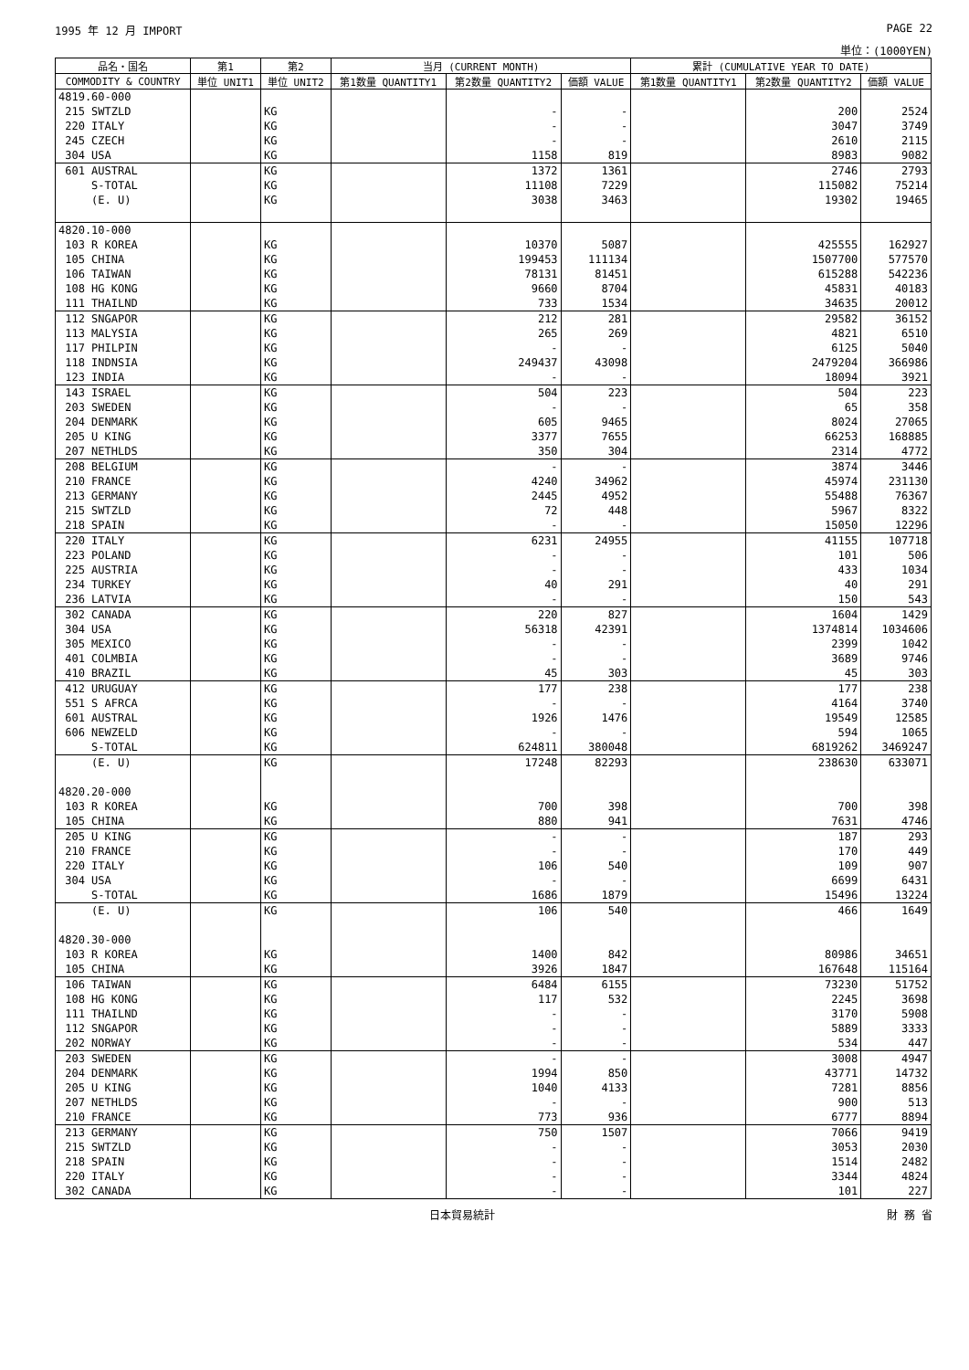1995 年 12 月 IMPORT PAGE 22
単位：(1000YEN)
| 品名・国名 | 第1 | 第2 | 当月 (CURRENT MONTH) | | | 累計 (CUMULATIVE YEAR TO DATE) | | |
| --- | --- | --- | --- | --- | --- | --- | --- | --- |
| COMMODITY & COUNTRY | 単位 UNIT1 | 単位 UNIT2 | 第1数量 QUANTITY1 | 第2数量 QUANTITY2 | 価額 VALUE | 第1数量 QUANTITY1 | 第2数量 QUANTITY2 | 価額 VALUE |
| 4819.60-000 | | | | | | | | |
| 215 SWTZLD | | KG | | - | - | | 200 | 2524 |
| 220 ITALY | | KG | | - | - | | 3047 | 3749 |
| 245 CZECH | | KG | | - | - | | 2610 | 2115 |
| 304 USA | | KG | | 1158 | 819 | | 8983 | 9082 |
| 601 AUSTRAL | | KG | | 1372 | 1361 | | 2746 | 2793 |
| S-TOTAL | | KG | | 11108 | 7229 | | 115082 | 75214 |
| (E. U) | | KG | | 3038 | 3463 | | 19302 | 19465 |
| 4820.10-000 | | | | | | | | |
| 103 R KOREA | | KG | | 10370 | 5087 | | 425555 | 162927 |
| 105 CHINA | | KG | | 199453 | 111134 | | 1507700 | 577570 |
| 106 TAIWAN | | KG | | 78131 | 81451 | | 615288 | 542236 |
| 108 HG KONG | | KG | | 9660 | 8704 | | 45831 | 40183 |
| 111 THAILND | | KG | | 733 | 1534 | | 34635 | 20012 |
| 112 SNGAPOR | | KG | | 212 | 281 | | 29582 | 36152 |
| 113 MALYSIA | | KG | | 265 | 269 | | 4821 | 6510 |
| 117 PHILPIN | | KG | | - | - | | 6125 | 5040 |
| 118 INDNSIA | | KG | | 249437 | 43098 | | 2479204 | 366986 |
| 123 INDIA | | KG | | - | - | | 18094 | 3921 |
| 143 ISRAEL | | KG | | 504 | 223 | | 504 | 223 |
| 203 SWEDEN | | KG | | - | - | | 65 | 358 |
| 204 DENMARK | | KG | | 605 | 9465 | | 8024 | 27065 |
| 205 U KING | | KG | | 3377 | 7655 | | 66253 | 168885 |
| 207 NETHLDS | | KG | | 350 | 304 | | 2314 | 4772 |
| 208 BELGIUM | | KG | | - | - | | 3874 | 3446 |
| 210 FRANCE | | KG | | 4240 | 34962 | | 45974 | 231130 |
| 213 GERMANY | | KG | | 2445 | 4952 | | 55488 | 76367 |
| 215 SWTZLD | | KG | | 72 | 448 | | 5967 | 8322 |
| 218 SPAIN | | KG | | - | - | | 15050 | 12296 |
| 220 ITALY | | KG | | 6231 | 24955 | | 41155 | 107718 |
| 223 POLAND | | KG | | - | - | | 101 | 506 |
| 225 AUSTRIA | | KG | | - | - | | 433 | 1034 |
| 234 TURKEY | | KG | | 40 | 291 | | 40 | 291 |
| 236 LATVIA | | KG | | - | - | | 150 | 543 |
| 302 CANADA | | KG | | 220 | 827 | | 1604 | 1429 |
| 304 USA | | KG | | 56318 | 42391 | | 1374814 | 1034606 |
| 305 MEXICO | | KG | | - | - | | 2399 | 1042 |
| 401 COLMBIA | | KG | | - | - | | 3689 | 9746 |
| 410 BRAZIL | | KG | | 45 | 303 | | 45 | 303 |
| 412 URUGUAY | | KG | | 177 | 238 | | 177 | 238 |
| 551 S AFRCA | | KG | | - | - | | 4164 | 3740 |
| 601 AUSTRAL | | KG | | 1926 | 1476 | | 19549 | 12585 |
| 606 NEWZELD | | KG | | - | - | | 594 | 1065 |
| S-TOTAL | | KG | | 624811 | 380048 | | 6819262 | 3469247 |
| (E. U) | | KG | | 17248 | 82293 | | 238630 | 633071 |
| 4820.20-000 | | | | | | | | |
| 103 R KOREA | | KG | | 700 | 398 | | 700 | 398 |
| 105 CHINA | | KG | | 880 | 941 | | 7631 | 4746 |
| 205 U KING | | KG | | - | - | | 187 | 293 |
| 210 FRANCE | | KG | | - | - | | 170 | 449 |
| 220 ITALY | | KG | | 106 | 540 | | 109 | 907 |
| 304 USA | | KG | | - | - | | 6699 | 6431 |
| S-TOTAL | | KG | | 1686 | 1879 | | 15496 | 13224 |
| (E. U) | | KG | | 106 | 540 | | 466 | 1649 |
| 4820.30-000 | | | | | | | | |
| 103 R KOREA | | KG | | 1400 | 842 | | 80986 | 34651 |
| 105 CHINA | | KG | | 3926 | 1847 | | 167648 | 115164 |
| 106 TAIWAN | | KG | | 6484 | 6155 | | 73230 | 51752 |
| 108 HG KONG | | KG | | 117 | 532 | | 2245 | 3698 |
| 111 THAILND | | KG | | - | - | | 3170 | 5908 |
| 112 SNGAPOR | | KG | | - | - | | 5889 | 3333 |
| 202 NORWAY | | KG | | - | - | | 534 | 447 |
| 203 SWEDEN | | KG | | - | - | | 3008 | 4947 |
| 204 DENMARK | | KG | | 1994 | 850 | | 43771 | 14732 |
| 205 U KING | | KG | | 1040 | 4133 | | 7281 | 8856 |
| 207 NETHLDS | | KG | | - | - | | 900 | 513 |
| 210 FRANCE | | KG | | 773 | 936 | | 6777 | 8894 |
| 213 GERMANY | | KG | | 750 | 1507 | | 7066 | 9419 |
| 215 SWTZLD | | KG | | - | - | | 3053 | 2030 |
| 218 SPAIN | | KG | | - | - | | 1514 | 2482 |
| 220 ITALY | | KG | | - | - | | 3344 | 4824 |
| 302 CANADA | | KG | | - | - | | 101 | 227 |
日本貿易統計 財 務 省